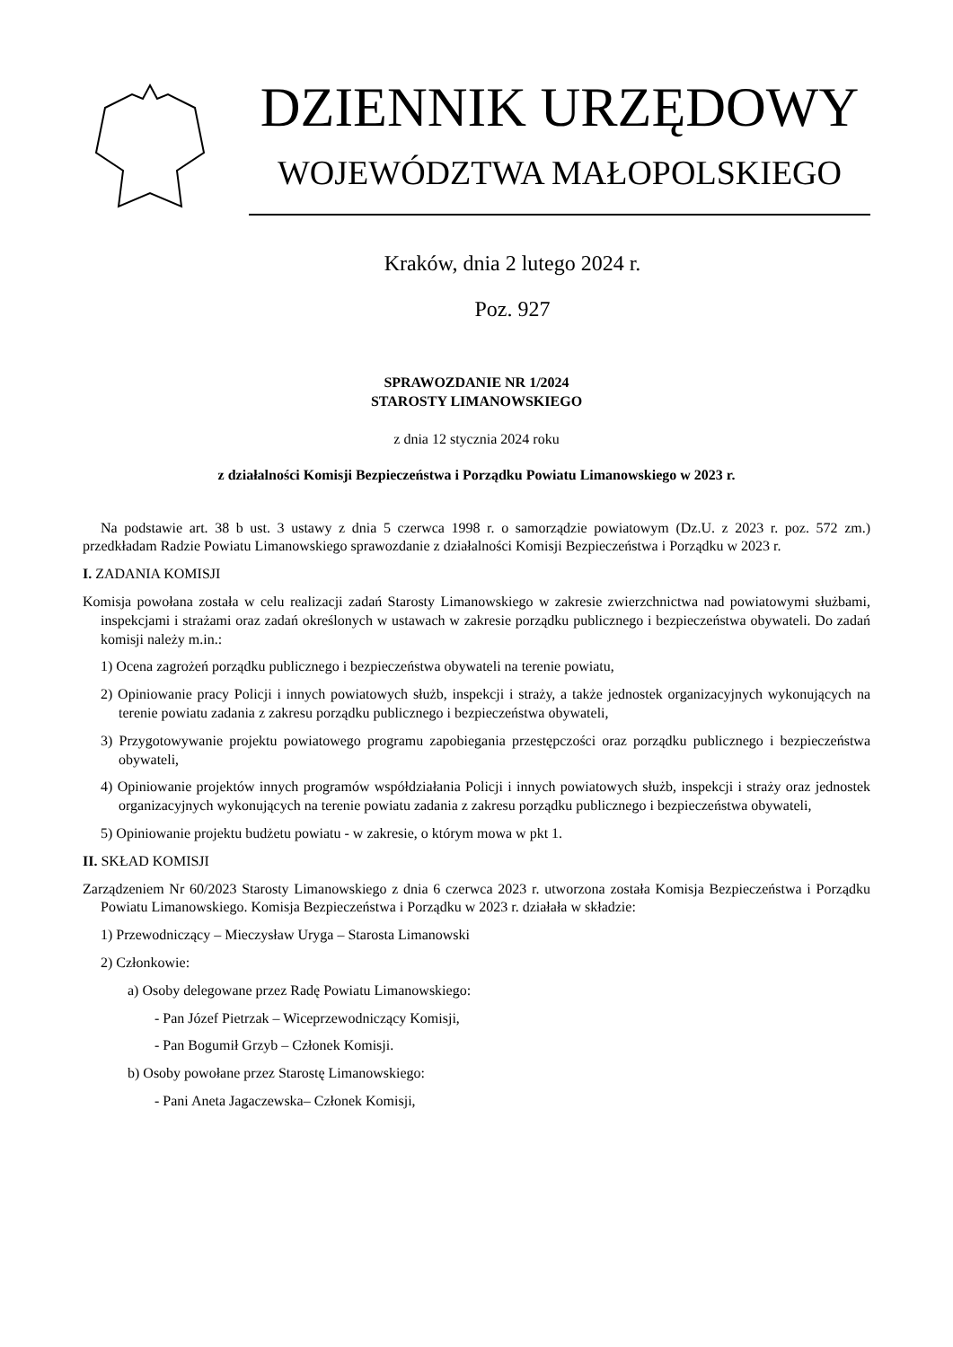DZIENNIK URZĘDOWY
WOJEWÓDZTWA MAŁOPOLSKIEGO
Kraków, dnia 2 lutego 2024 r.
Poz. 927
SPRAWOZDANIE NR 1/2024
STAROSTY LIMANOWSKIEGO
z dnia 12 stycznia 2024 roku
z działalności Komisji Bezpieczeństwa i Porządku Powiatu Limanowskiego w 2023 r.
Na podstawie art. 38 b ust. 3 ustawy z dnia 5 czerwca 1998 r. o samorządzie powiatowym (Dz.U. z 2023 r. poz. 572 zm.) przedkładam Radzie Powiatu Limanowskiego sprawozdanie z działalności Komisji Bezpieczeństwa i Porządku w 2023 r.
I. ZADANIA KOMISJI
Komisja powołana została w celu realizacji zadań Starosty Limanowskiego w zakresie zwierzchnictwa nad powiatowymi służbami, inspekcjami i strażami oraz zadań określonych w ustawach w zakresie porządku publicznego i bezpieczeństwa obywateli. Do zadań komisji należy m.in.:
1) Ocena zagrożeń porządku publicznego i bezpieczeństwa obywateli na terenie powiatu,
2) Opiniowanie pracy Policji i innych powiatowych służb, inspekcji i straży, a także jednostek organizacyjnych wykonujących na terenie powiatu zadania z zakresu porządku publicznego i bezpieczeństwa obywateli,
3) Przygotowywanie projektu powiatowego programu zapobiegania przestępczości oraz porządku publicznego i bezpieczeństwa obywateli,
4) Opiniowanie projektów innych programów współdziałania Policji i innych powiatowych służb, inspekcji i straży oraz jednostek organizacyjnych wykonujących na terenie powiatu zadania z zakresu porządku publicznego i bezpieczeństwa obywateli,
5) Opiniowanie projektu budżetu powiatu - w zakresie, o którym mowa w pkt 1.
II. SKŁAD KOMISJI
Zarządzeniem Nr 60/2023 Starosty Limanowskiego z dnia 6 czerwca 2023 r. utworzona została Komisja Bezpieczeństwa i Porządku Powiatu Limanowskiego. Komisja Bezpieczeństwa i Porządku w 2023 r. działała w składzie:
1) Przewodniczący – Mieczysław Uryga – Starosta Limanowski
2) Członkowie:
a) Osoby delegowane przez Radę Powiatu Limanowskiego:
- Pan Józef Pietrzak – Wiceprzewodniczący Komisji,
- Pan Bogumił Grzyb – Członek Komisji.
b) Osoby powołane przez Starostę Limanowskiego:
- Pani Aneta Jagaczewska– Członek Komisji,